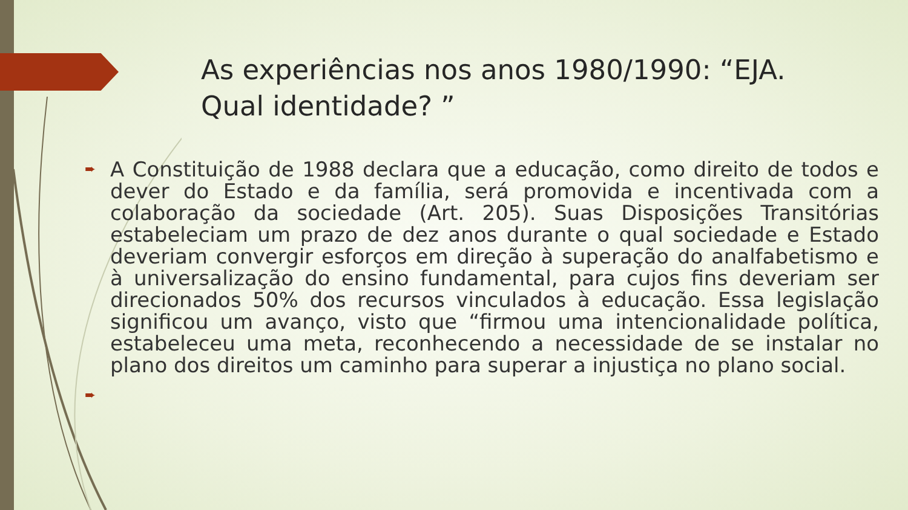As experiências nos anos 1980/1990: “EJA. Qual identidade? ”
➨
A Constituição de 1988 declara que a educação, como direito de todos e dever do Estado e da família, será promovida e incentivada com a colaboração da sociedade (Art. 205). Suas Disposições Transitórias estabeleciam um prazo de dez anos durante o qual sociedade e Estado deveriam convergir esforços em direção à superação do analfabetismo e à universalização do ensino fundamental, para cujos fins deveriam ser direcionados 50% dos recursos vinculados à educação. Essa legislação significou um avanço, visto que “firmou uma intencionalidade política, estabeleceu uma meta, reconhecendo a necessidade de se instalar no plano dos direitos um caminho para superar a injustiça no plano social.
➨